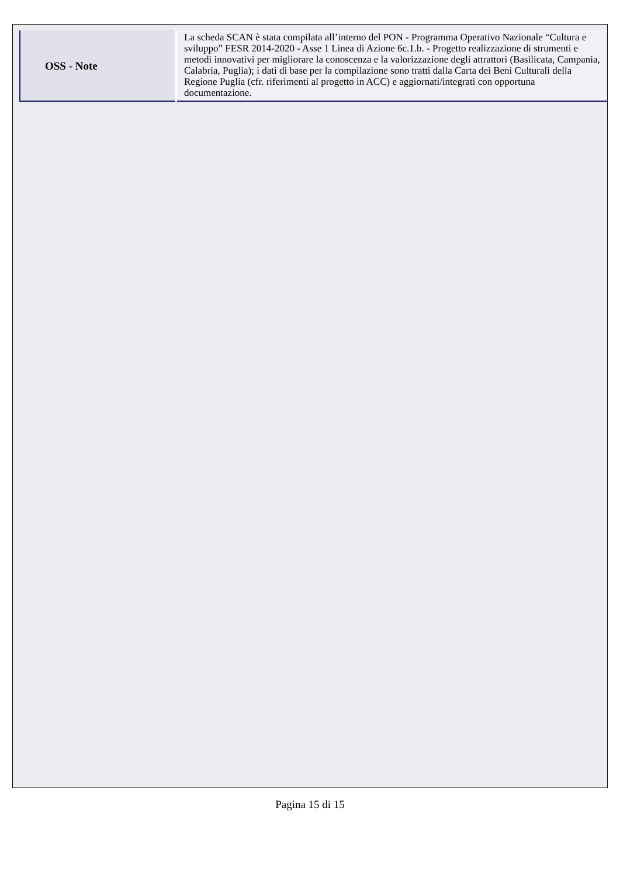| OSS - Note | La scheda SCAN è stata compilata all’interno del PON - Programma Operativo Nazionale “Cultura e sviluppo” FESR 2014-2020 - Asse 1 Linea di Azione 6c.1.b. - Progetto realizzazione di strumenti e metodi innovativi per migliorare la conoscenza e la valorizzazione degli attrattori (Basilicata, Campania, Calabria, Puglia); i dati di base per la compilazione sono tratti dalla Carta dei Beni Culturali della Regione Puglia (cfr. riferimenti al progetto in ACC) e aggiornati/integrati con opportuna documentazione. |
Pagina 15 di 15